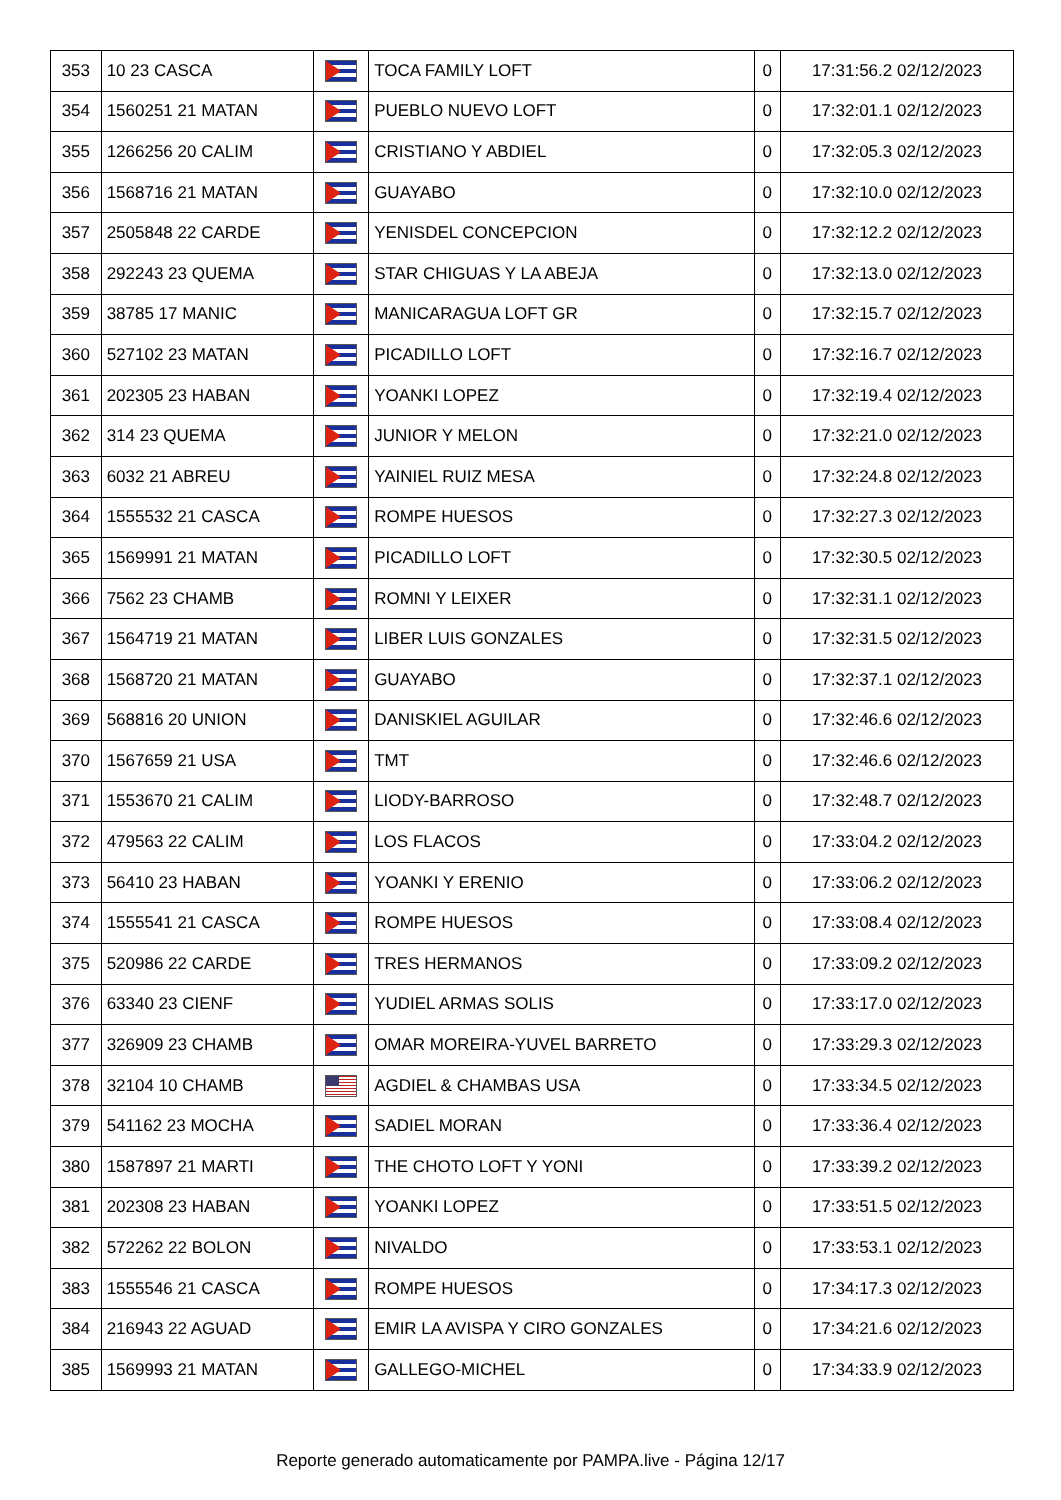| 353 | 10 23 CASCA | | TOCA FAMILY LOFT | 0 | 17:31:56.2 02/12/2023 |
| 354 | 1560251 21 MATAN | | PUEBLO NUEVO LOFT | 0 | 17:32:01.1 02/12/2023 |
| 355 | 1266256 20 CALIM | | CRISTIANO Y ABDIEL | 0 | 17:32:05.3 02/12/2023 |
| 356 | 1568716 21 MATAN | | GUAYABO | 0 | 17:32:10.0 02/12/2023 |
| 357 | 2505848 22 CARDE | | YENISDEL CONCEPCION | 0 | 17:32:12.2 02/12/2023 |
| 358 | 292243 23 QUEMA | | STAR CHIGUAS Y LA ABEJA | 0 | 17:32:13.0 02/12/2023 |
| 359 | 38785 17 MANIC | | MANICARAGUA LOFT GR | 0 | 17:32:15.7 02/12/2023 |
| 360 | 527102 23 MATAN | | PICADILLO LOFT | 0 | 17:32:16.7 02/12/2023 |
| 361 | 202305 23 HABAN | | YOANKI LOPEZ | 0 | 17:32:19.4 02/12/2023 |
| 362 | 314 23 QUEMA | | JUNIOR Y MELON | 0 | 17:32:21.0 02/12/2023 |
| 363 | 6032 21 ABREU | | YAINIEL RUIZ MESA | 0 | 17:32:24.8 02/12/2023 |
| 364 | 1555532 21 CASCA | | ROMPE HUESOS | 0 | 17:32:27.3 02/12/2023 |
| 365 | 1569991 21 MATAN | | PICADILLO LOFT | 0 | 17:32:30.5 02/12/2023 |
| 366 | 7562 23 CHAMB | | ROMNI Y LEIXER | 0 | 17:32:31.1 02/12/2023 |
| 367 | 1564719 21 MATAN | | LIBER LUIS GONZALES | 0 | 17:32:31.5 02/12/2023 |
| 368 | 1568720 21 MATAN | | GUAYABO | 0 | 17:32:37.1 02/12/2023 |
| 369 | 568816 20 UNION | | DANISKIEL AGUILAR | 0 | 17:32:46.6 02/12/2023 |
| 370 | 1567659 21 USA | | TMT | 0 | 17:32:46.6 02/12/2023 |
| 371 | 1553670 21 CALIM | | LIODY-BARROSO | 0 | 17:32:48.7 02/12/2023 |
| 372 | 479563 22 CALIM | | LOS FLACOS | 0 | 17:33:04.2 02/12/2023 |
| 373 | 56410 23 HABAN | | YOANKI Y ERENIO | 0 | 17:33:06.2 02/12/2023 |
| 374 | 1555541 21 CASCA | | ROMPE HUESOS | 0 | 17:33:08.4 02/12/2023 |
| 375 | 520986 22 CARDE | | TRES HERMANOS | 0 | 17:33:09.2 02/12/2023 |
| 376 | 63340 23 CIENF | | YUDIEL ARMAS SOLIS | 0 | 17:33:17.0 02/12/2023 |
| 377 | 326909 23 CHAMB | | OMAR MOREIRA-YUVEL BARRETO | 0 | 17:33:29.3 02/12/2023 |
| 378 | 32104 10 CHAMB | | AGDIEL & CHAMBAS USA | 0 | 17:33:34.5 02/12/2023 |
| 379 | 541162 23 MOCHA | | SADIEL MORAN | 0 | 17:33:36.4 02/12/2023 |
| 380 | 1587897 21 MARTI | | THE CHOTO LOFT Y YONI | 0 | 17:33:39.2 02/12/2023 |
| 381 | 202308 23 HABAN | | YOANKI LOPEZ | 0 | 17:33:51.5 02/12/2023 |
| 382 | 572262 22 BOLON | | NIVALDO | 0 | 17:33:53.1 02/12/2023 |
| 383 | 1555546 21 CASCA | | ROMPE HUESOS | 0 | 17:34:17.3 02/12/2023 |
| 384 | 216943 22 AGUAD | | EMIR LA AVISPA Y CIRO GONZALES | 0 | 17:34:21.6 02/12/2023 |
| 385 | 1569993 21 MATAN | | GALLEGO-MICHEL | 0 | 17:34:33.9 02/12/2023 |
Reporte generado automaticamente por PAMPA.live - Página 12/17